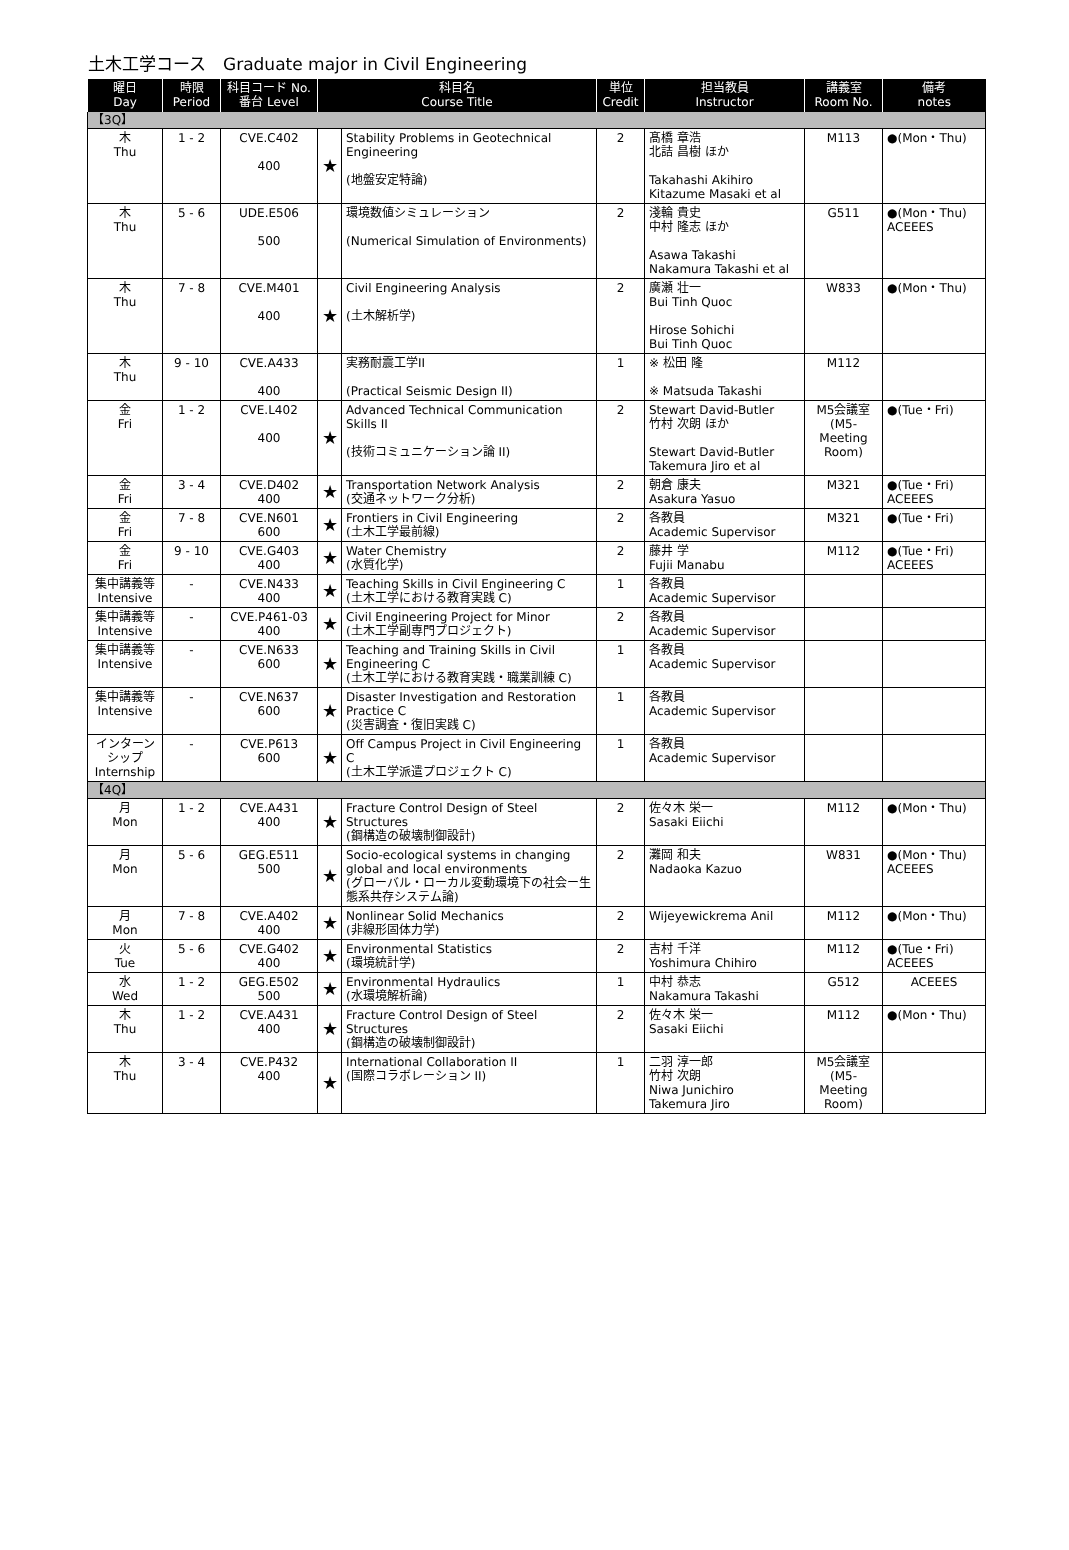土木工学コース　Graduate major in Civil Engineering
| 曜日 Day | 時限 Period | 科目コード No. 番台 Level | 科目名 Course Title | | 単位 Credit | 担当教員 Instructor | 講義室 Room No. | 備考 notes |
| --- | --- | --- | --- | --- | --- | --- | --- | --- |
| 【3Q】 | | | | | | | | |
| 木 Thu | 1 - 2 | CVE.C402 400 | ★ | Stability Problems in Geotechnical Engineering (地盤安定特論) | 2 | 髙橋 章浩 北詰 昌樹 ほか Takahashi Akihiro Kitazume Masaki et al | M113 | ●(Mon・Thu) |
| 木 Thu | 5 - 6 | UDE.E506 500 | | 環境数値シミュレーション (Numerical Simulation of Environments) | 2 | 淺輪 貴史 中村 隆志 ほか Asawa Takashi Nakamura Takashi et al | G511 | ●(Mon・Thu) ACEEES |
| 木 Thu | 7 - 8 | CVE.M401 400 | ★ | Civil Engineering Analysis (土木解析学) | 2 | 廣瀬 壮一 Bui Tinh Quoc Hirose Sohichi Bui Tinh Quoc | W833 | ●(Mon・Thu) |
| 木 Thu | 9 - 10 | CVE.A433 400 | | 実務耐震工学II (Practical Seismic Design II) | 1 | ※ 松田 隆 ※ Matsuda Takashi | M112 | |
| 金 Fri | 1 - 2 | CVE.L402 400 | ★ | Advanced Technical Communication Skills II (技術コミュニケーション論 II) | 2 | Stewart David-Butler 竹村 次朗 ほか Stewart David-Butler Takemura Jiro et al | M5会議室 (M5-Meeting Room) | ●(Tue・Fri) |
| 金 Fri | 3 - 4 | CVE.D402 400 | ★ | Transportation Network Analysis (交通ネットワーク分析) | 2 | 朝倉 康夫 Asakura Yasuo | M321 | ●(Tue・Fri) ACEEES |
| 金 Fri | 7 - 8 | CVE.N601 600 | ★ | Frontiers in Civil Engineering (土木工学最前線) | 2 | 各教員 Academic Supervisor | M321 | ●(Tue・Fri) |
| 金 Fri | 9 - 10 | CVE.G403 400 | ★ | Water Chemistry (水質化学) | 2 | 藤井 学 Fujii Manabu | M112 | ●(Tue・Fri) ACEEES |
| 集中講義等 Intensive | - | CVE.N433 400 | ★ | Teaching Skills in Civil Engineering C (土木工学における教育実践 C) | 1 | 各教員 Academic Supervisor | | |
| 集中講義等 Intensive | - | CVE.P461-03 400 | ★ | Civil Engineering Project for Minor (土木工学副専門プロジェクト) | 2 | 各教員 Academic Supervisor | | |
| 集中講義等 Intensive | - | CVE.N633 600 | ★ | Teaching and Training Skills in Civil Engineering C (土木工学における教育実践・職業訓練 C) | 1 | 各教員 Academic Supervisor | | |
| 集中講義等 Intensive | - | CVE.N637 600 | ★ | Disaster Investigation and Restoration Practice C (災害調査・復旧実践 C) | 1 | 各教員 Academic Supervisor | | |
| インターンシップ Internship | - | CVE.P613 600 | ★ | Off Campus Project in Civil Engineering C (土木工学派遣プロジェクト C) | 1 | 各教員 Academic Supervisor | | |
| 【4Q】 | | | | | | | | |
| 月 Mon | 1 - 2 | CVE.A431 400 | ★ | Fracture Control Design of Steel Structures (鋼構造の破壊制御設計) | 2 | 佐々木 栄一 Sasaki Eiichi | M112 | ●(Mon・Thu) |
| 月 Mon | 5 - 6 | GEG.E511 500 | ★ | Socio-ecological systems in changing global and local environments (グローバル・ローカル変動環境下の社会ー生態系共存システム論) | 2 | 灘岡 和夫 Nadaoka Kazuo | W831 | ●(Mon・Thu) ACEEES |
| 月 Mon | 7 - 8 | CVE.A402 400 | ★ | Nonlinear Solid Mechanics (非線形固体力学) | 2 | Wijeyewickrema Anil | M112 | ●(Mon・Thu) |
| 火 Tue | 5 - 6 | CVE.G402 400 | ★ | Environmental Statistics (環境統計学) | 2 | 吉村 千洋 Yoshimura Chihiro | M112 | ●(Tue・Fri) ACEEES |
| 水 Wed | 1 - 2 | GEG.E502 500 | ★ | Environmental Hydraulics (水環境解析論) | 1 | 中村 恭志 Nakamura Takashi | G512 | ACEEES |
| 木 Thu | 1 - 2 | CVE.A431 400 | ★ | Fracture Control Design of Steel Structures (鋼構造の破壊制御設計) | 2 | 佐々木 栄一 Sasaki Eiichi | M112 | ●(Mon・Thu) |
| 木 Thu | 3 - 4 | CVE.P432 400 | ★ | International Collaboration II (国際コラボレーション II) | 1 | 二羽 淳一郎 竹村 次朗 Niwa Junichiro Takemura Jiro | M5会議室 (M5-Meeting Room) | |